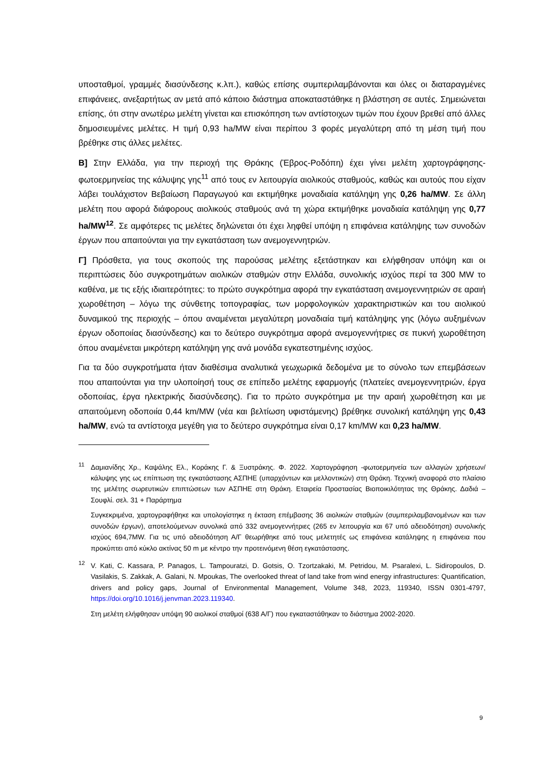υποσταθμοί, γραμμές διασύνδεσης κ.λπ.), καθώς επίσης συμπεριλαμβάνονται και όλες οι διαταραγμένες επιφάνειες, ανεξαρτήτως αν μετά από κάποιο διάστημα αποκαταστάθηκε η βλάστηση σε αυτές. Σημειώνεται επίσης, ότι στην ανωτέρω μελέτη γίνεται και επισκόπηση των αντίστοιχων τιμών που έχουν βρεθεί από άλλες δημοσιευμένες μελέτες. Η τιμή 0,93 ha/MW είναι περίπου 3 φορές μεγαλύτερη από τη μέση τιμή που βρέθηκε στις άλλες μελέτες.
Β] Στην Ελλάδα, για την περιοχή της Θράκης (Έβρος-Ροδόπη) έχει γίνει μελέτη χαρτογράφησης-φωτοερμηνείας της κάλυψης γης<sup>11</sup> από τους εν λειτουργία αιολικούς σταθμούς, καθώς και αυτούς που είχαν λάβει τουλάχιστον Βεβαίωση Παραγωγού και εκτιμήθηκε μοναδιαία κατάληψη γης 0,26 ha/MW. Σε άλλη μελέτη που αφορά διάφορους αιολικούς σταθμούς ανά τη χώρα εκτιμήθηκε μοναδιαία κατάληψη γης 0,77 ha/MW<sup>12</sup>. Σε αμφότερες τις μελέτες δηλώνεται ότι έχει ληφθεί υπόψη η επιφάνεια κατάληψης των συνοδών έργων που απαιτούνται για την εγκατάσταση των ανεμογεννητριών.
Γ] Πρόσθετα, για τους σκοπούς της παρούσας μελέτης εξετάστηκαν και ελήφθησαν υπόψη και οι περιπτώσεις δύο συγκροτημάτων αιολικών σταθμών στην Ελλάδα, συνολικής ισχύος περί τα 300 MW το καθένα, με τις εξής ιδιαιτερότητες: το πρώτο συγκρότημα αφορά την εγκατάσταση ανεμογεννητριών σε αραιή χωροθέτηση – λόγω της σύνθετης τοπογραφίας, των μορφολογικών χαρακτηριστικών και του αιολικού δυναμικού της περιοχής – όπου αναμένεται μεγαλύτερη μοναδιαία τιμή κατάληψης γης (λόγω αυξημένων έργων οδοποιίας διασύνδεσης) και το δεύτερο συγκρότημα αφορά ανεμογεννήτριες σε πυκνή χωροθέτηση όπου αναμένεται μικρότερη κατάληψη γης ανά μονάδα εγκατεστημένης ισχύος.
Για τα δύο συγκροτήματα ήταν διαθέσιμα αναλυτικά γεωχωρικά δεδομένα με το σύνολο των επεμβάσεων που απαιτούνται για την υλοποίησή τους σε επίπεδο μελέτης εφαρμογής (πλατείες ανεμογεννητριών, έργα οδοποιίας, έργα ηλεκτρικής διασύνδεσης). Για το πρώτο συγκρότημα με την αραιή χωροθέτηση και με απαιτούμενη οδοποιία 0,44 km/MW (νέα και βελτίωση υφιστάμενης) βρέθηκε συνολική κατάληψη γης 0,43 ha/MW, ενώ τα αντίστοιχα μεγέθη για το δεύτερο συγκρότημα είναι 0,17 km/MW και 0,23 ha/MW.
<sup>11</sup> Δαμιανίδης Χρ., Καψάλης Ελ., Κοράκης Γ. & Ξυστράκης. Φ. 2022. Χαρτογράφηση -φωτοερμηνεία των αλλαγών χρήσεων/κάλυψης γης ως επίπτωση της εγκατάστασης ΑΣΠΗΕ (υπαρχόντων και μελλοντικών) στη Θράκη. Τεχνική αναφορά στο πλαίσιο της μελέτης σωρευτικών επιπτώσεων των ΑΣΠΗΕ στη Θράκη. Εταιρεία Προστασίας Βιοποικιλότητας της Θράκης. Δαδιά – Σουφλί. σελ. 31 + Παράρτημα
Συγκεκριμένα, χαρτογραφήθηκε και υπολογίστηκε η έκταση επέμβασης 36 αιολικών σταθμών (συμπεριλαμβανομένων και των συνοδών έργων), αποτελούμενων συνολικά από 332 ανεμογεννήτριες (265 εν λειτουργία και 67 υπό αδειοδότηση) συνολικής ισχύος 694,7MW. Για τις υπό αδειοδότηση Α/Γ θεωρήθηκε από τους μελετητές ως επιφάνεια κατάληψης η επιφάνεια που προκύπτει από κύκλο ακτίνας 50 m με κέντρο την προτεινόμενη θέση εγκατάστασης.
<sup>12</sup> V. Kati, C. Kassara, P. Panagos, L. Tampouratzi, D. Gotsis, O. Tzortzakaki, M. Petridou, M. Psaralexi, L. Sidiropoulos, D. Vasilakis, S. Zakkak, A. Galani, N. Mpoukas, The overlooked threat of land take from wind energy infrastructures: Quantification, drivers and policy gaps, Journal of Environmental Management, Volume 348, 2023, 119340, ISSN 0301-4797, https://doi.org/10.1016/j.jenvman.2023.119340.
Στη μελέτη ελήφθησαν υπόψη 90 αιολικοί σταθμοί (638 Α/Γ) που εγκαταστάθηκαν το διάστημα 2002-2020.
9